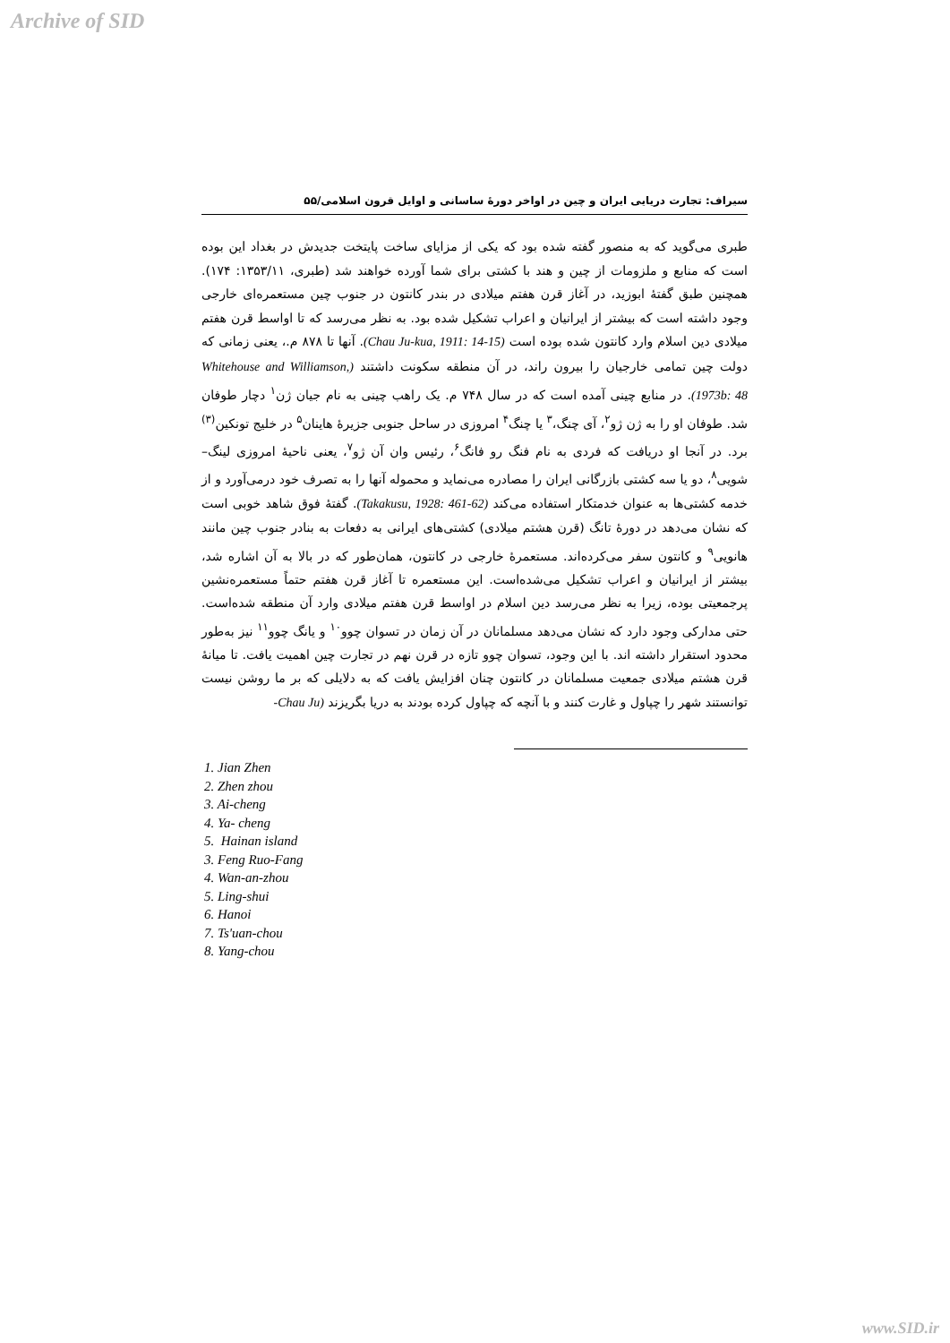Archive of SID
سیراف: تجارت دریایی ایران و چین در اواخر دورهٔ ساسانی و اوایل قرون اسلامی/۵۵
طبری می‌گوید که به منصور گفته شده بود که یکی از مزایای ساخت پایتخت جدیدش در بغداد این بوده است که منابع و ملزومات از چین و هند با کشتی برای شما آورده خواهند شد (طبری، ۱۳۵۳/۱۱: ۱۷۴). همچنین طبق گفتهٔ ابوزید، در آغاز قرن هفتم میلادی در بندر کانتون در جنوب چین مستعمره‌ای خارجی وجود داشته است که بیشتر از ایرانیان و اعراب تشکیل شده بود. به نظر می‌رسد که تا اواسط قرن هفتم میلادی دین اسلام وارد کانتون شده بوده است (Chau Ju-kua, 1911: 14-15). آنها تا ۸۷۸ م.، یعنی زمانی که دولت چین تمامی خارجیان را بیرون راند، در آن منطقه سکونت داشتند (Whitehouse and Williamson, 1973b: 48). در منابع چینی آمده است که در سال ۷۴۸ م. یک راهب چینی به نام جیان ژن<sup>۱</sup> دچار طوفان شد. طوفان او را به ژن ژو<sup>۲</sup>، آی چنگ،<sup>۳</sup> یا چنگ<sup>۴</sup> امروزی در ساحل جنوبی جزیرهٔ هاینان<sup>۵</sup> در خلیج تونکین<sup>(۳)</sup> برد. در آنجا او دریافت که فردی به نام فنگ رو فانگ<sup>۶</sup>، رئیس وان آن ژو<sup>۷</sup>، یعنی ناحیهٔ امروزی لینگ–شویی<sup>۸</sup>، دو یا سه کشتی بازرگانی ایران را مصادره می‌نماید و محموله آنها را به تصرف خود درمی‌آورد و از خدمه کشتی‌ها به عنوان خدمتکار استفاده می‌کند (Takakusu, 1928: 461-62). گفتهٔ فوق شاهد خوبی است که نشان می‌دهد در دورهٔ تانگ (قرن هشتم میلادی) کشتی‌های ایرانی به دفعات به بنادر جنوب چین مانند هانویی<sup>۹</sup> و کانتون سفر می‌کرده‌اند. مستعمرهٔ خارجی در کانتون، همان‌طور که در بالا به آن اشاره شد، بیشتر از ایرانیان و اعراب تشکیل می‌شده‌است. این مستعمره تا آغاز قرن هفتم حتماً مستعمره‌نشین پرجمعیتی بوده، زیرا به نظر می‌رسد دین اسلام در اواسط قرن هفتم میلادی وارد آن منطقه شده‌است. حتی مدارکی وجود دارد که نشان می‌دهد مسلمانان در آن زمان در تسوان چوو<sup>۱۰</sup> و یانگ چوو<sup>۱۱</sup> نیز به‌طور محدود استقرار داشته اند. با این وجود، تسوان چوو تازه در قرن نهم در تجارت چین اهمیت یافت. تا میانهٔ قرن هشتم میلادی جمعیت مسلمانان در کانتون چنان افزایش یافت که به دلایلی که بر ما روشن نیست توانستند شهر را چپاول و غارت کنند و با آنچه که چپاول کرده بودند به دریا بگریزند (Chau Ju-
1. Jian Zhen
2. Zhen zhou
3. Ai-cheng
4. Ya- cheng
5. Hainan island
3. Feng Ruo-Fang
4. Wan-an-zhou
5. Ling-shui
6. Hanoi
7. Ts'uan-chou
8. Yang-chou
www.SID.ir